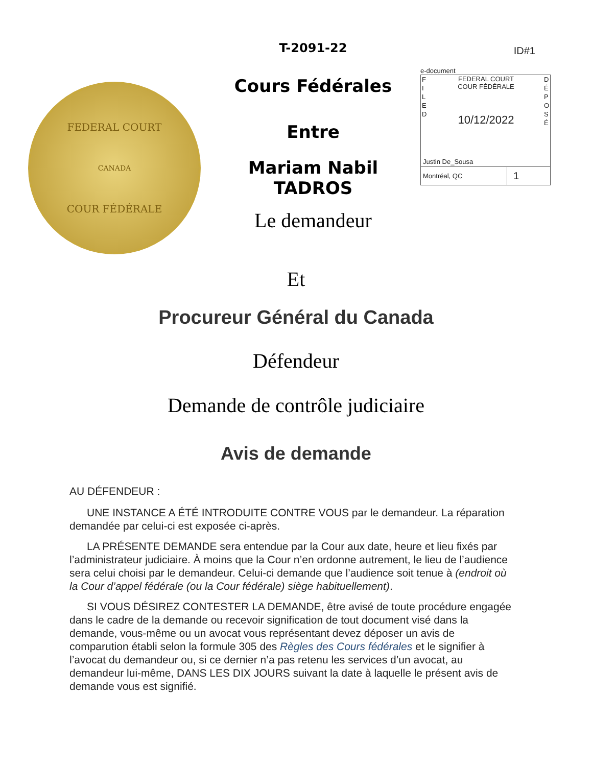FEDERAL COURT
CANADA
COUR FÉDÉRALE
T-2091-22
Cours Fédérales
Entre
Mariam Nabil TADROS
Le demandeur
ID#1
e-document
F I L E D
FEDERAL COURT
COUR FÉDÉRALE
10/12/2022
D É P O S É
Justin De_Sousa
Montréal, QC
1
Et
Procureur Général du Canada
Défendeur
Demande de contrôle judiciaire
Avis de demande
AU DÉFENDEUR :
UNE INSTANCE A ÉTÉ INTRODUITE CONTRE VOUS par le demandeur. La réparation demandée par celui-ci est exposée ci-après.
LA PRÉSENTE DEMANDE sera entendue par la Cour aux date, heure et lieu fixés par l’administrateur judiciaire. À moins que la Cour n’en ordonne autrement, le lieu de l’audience sera celui choisi par le demandeur. Celui-ci demande que l’audience soit tenue à (endroit où la Cour d’appel fédérale (ou la Cour fédérale) siège habituellement).
SI VOUS DÉSIREZ CONTESTER LA DEMANDE, être avisé de toute procédure engagée dans le cadre de la demande ou recevoir signification de tout document visé dans la demande, vous-même ou un avocat vous représentant devez déposer un avis de comparution établi selon la formule 305 des Règles des Cours fédérales et le signifier à l’avocat du demandeur ou, si ce dernier n’a pas retenu les services d’un avocat, au demandeur lui-même, DANS LES DIX JOURS suivant la date à laquelle le présent avis de demande vous est signifié.